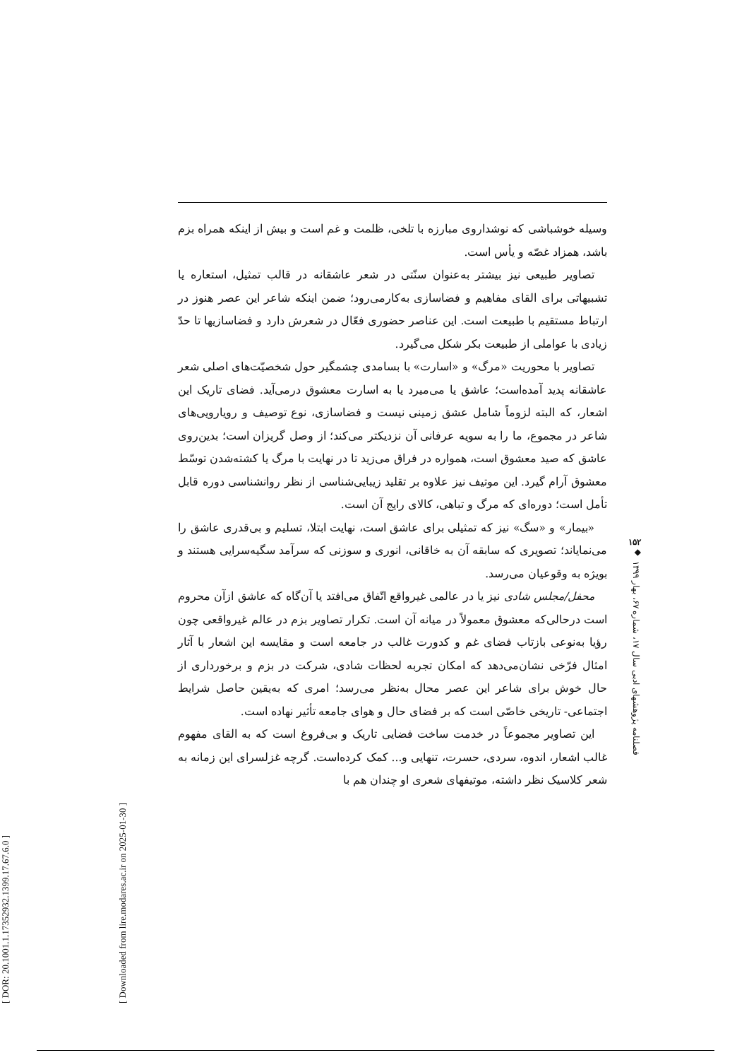[ DOR: 20.1001.1.17352932.1399.17.67.6.0 ]
[ Downloaded from lire.modares.ac.ir on 2025-01-30 ]
وسیله خوشباشی که نوشداروی مبارزه با تلخی، ظلمت و غم است و بیش از اینکه همراه بزم باشد، همزاد غصّه و یأس است.
تصاویر طبیعی نیز بیشتر به‌عنوان سنّتی در شعر عاشقانه در قالب تمثیل، استعاره یا تشبیهاتی برای القای مفاهیم و فضاسازی به‌کارمی‌رود؛ ضمن اینکه شاعر این عصر هنوز در ارتباط مستقیم با طبیعت است. این عناصر حضوری فعّال در شعرش دارد و فضاسازیها تا حدّ زیادی با عواملی از طبیعت بکر شکل می‌گیرد.
تصاویر با محوریت «مرگ» و «اسارت» با بسامدی چشمگیر حول شخصیّت‌های اصلی شعر عاشقانه پدید آمده‌است؛ عاشق یا می‌میرد یا به اسارت معشوق درمی‌آید. فضای تاریک این اشعار، که البته لزوماً شامل عشق زمینی نیست و فضاسازی، نوع توصیف و رویارویی‌های شاعر در مجموع، ما را به سویه عرفانی آن نزدیکتر می‌کند؛ از وصل گریزان است؛ بدین‌روی عاشق که صید معشوق است، همواره در فراق می‌زید تا در نهایت با مرگ یا کشته‌شدن توسّط معشوق آرام گیرد. این موتیف نیز علاوه بر تقلید زیبایی‌شناسی از نظر روانشناسی دوره قابل تأمل است؛ دوره‌ای که مرگ و تباهی، کالای رایج آن است.
«بیمار» و «سگ» نیز که تمثیلی برای عاشق است، نهایت ابتلا، تسلیم و بی‌قدری عاشق را می‌نمایاند؛ تصویری که سابقه آن به خاقانی، انوری و سوزنی که سرآمد سگیه‌سرایی هستند و بویژه به وقوعیان می‌رسد.
محفل/مجلس شادی نیز یا در عالمی غیرواقع اتّفاق می‌افتد یا آن‌گاه که عاشق ازآن محروم است درحالی‌که معشوق معمولاً در میانه آن است. تکرار تصاویر بزم در عالم غیرواقعی چون رؤیا به‌نوعی بازتاب فضای غم و کدورت غالب در جامعه است و مقایسه این اشعار با آثار امثال فرّخی نشان‌می‌دهد که امکان تجربه لحظات شادی، شرکت در بزم و برخورداری از حال خوش برای شاعر این عصر محال به‌نظر می‌رسد؛ امری که به‌یقین حاصل شرایط اجتماعی- تاریخی خاصّی است که بر فضای حال و هوای جامعه تأثیر نهاده است.
این تصاویر مجموعاً در خدمت ساخت فضایی تاریک و بی‌فروغ است که به القای مفهوم غالب اشعار، اندوه، سردی، حسرت، تنهایی و... کمک کرده‌است. گرچه غزلسرای این زمانه به شعر کلاسیک نظر داشته، موتیفهای شعری او چندان هم با
۱۵۲
◆
فصلنامه پژوهشهای ادبی سال ۱۷، شماره ۶۷، بهار ۱۳۹۹